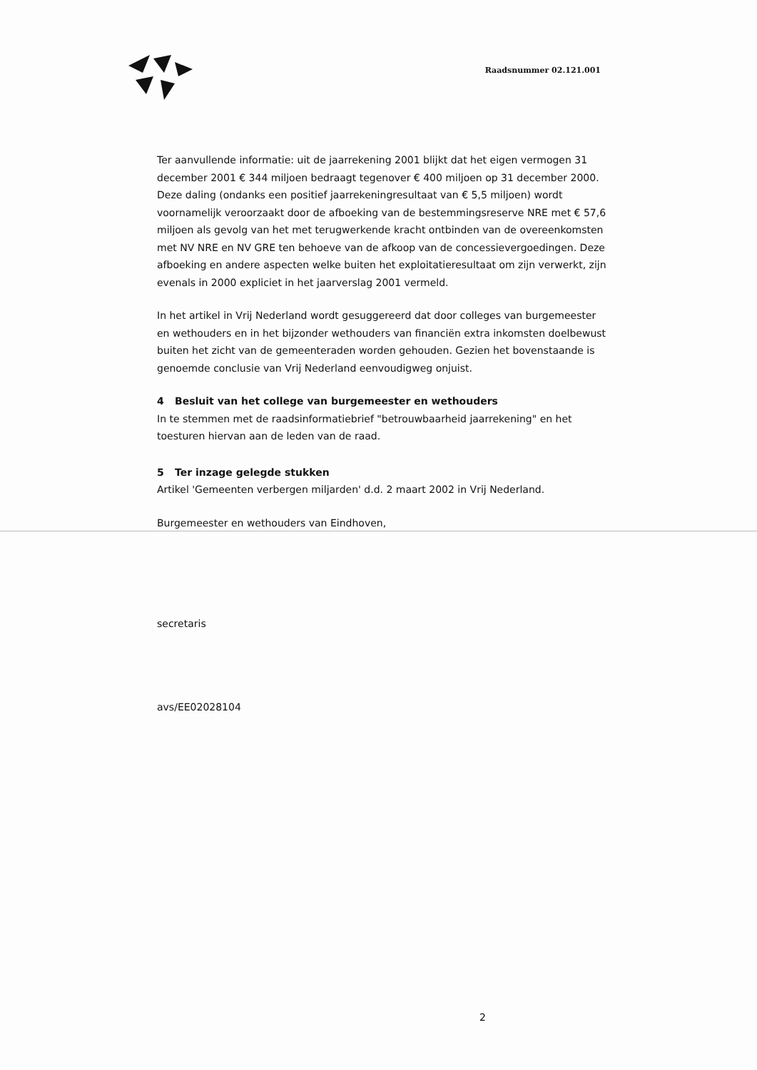Raadsnummer 02.121.001
Ter aanvullende informatie: uit de jaarrekening 2001 blijkt dat het eigen vermogen 31 december 2001 € 344 miljoen bedraagt tegenover € 400 miljoen op 31 december 2000. Deze daling (ondanks een positief jaarrekeningresultaat van € 5,5 miljoen) wordt voornamelijk veroorzaakt door de afboeking van de bestemmingsreserve NRE met € 57,6 miljoen als gevolg van het met terugwerkende kracht ontbinden van de overeenkomsten met NV NRE en NV GRE ten behoeve van de afkoop van de concessievergoedingen. Deze afboeking en andere aspecten welke buiten het exploitatieresultaat om zijn verwerkt, zijn evenals in 2000 expliciet in het jaarverslag 2001 vermeld.
In het artikel in Vrij Nederland wordt gesuggereerd dat door colleges van burgemeester en wethouders en in het bijzonder wethouders van financiën extra inkomsten doelbewust buiten het zicht van de gemeenteraden worden gehouden. Gezien het bovenstaande is genoemde conclusie van Vrij Nederland eenvoudigweg onjuist.
4 Besluit van het college van burgemeester en wethouders
In te stemmen met de raadsinformatiebrief "betrouwbaarheid jaarrekening" en het toesturen hiervan aan de leden van de raad.
5 Ter inzage gelegde stukken
Artikel 'Gemeenten verbergen miljarden' d.d. 2 maart 2002 in Vrij Nederland.
Burgemeester en wethouders van Eindhoven,
secretaris
avs/EE02028104
2